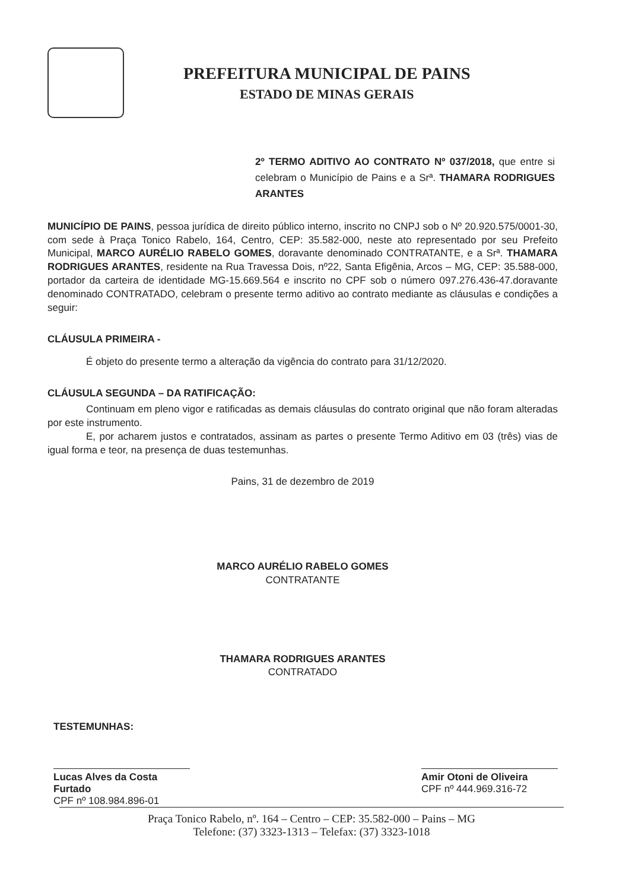PREFEITURA MUNICIPAL DE PAINS
ESTADO DE MINAS GERAIS
2º TERMO ADITIVO AO CONTRATO Nº 037/2018, que entre si celebram o Município de Pains e a Srª. THAMARA RODRIGUES ARANTES
MUNICÍPIO DE PAINS, pessoa jurídica de direito público interno, inscrito no CNPJ sob o Nº 20.920.575/0001-30, com sede à Praça Tonico Rabelo, 164, Centro, CEP: 35.582-000, neste ato representado por seu Prefeito Municipal, MARCO AURÉLIO RABELO GOMES, doravante denominado CONTRATANTE, e a Srª. THAMARA RODRIGUES ARANTES, residente na Rua Travessa Dois, nº22, Santa Efigênia, Arcos – MG, CEP: 35.588-000, portador da carteira de identidade MG-15.669.564 e inscrito no CPF sob o número 097.276.436-47.doravante denominado CONTRATADO, celebram o presente termo aditivo ao contrato mediante as cláusulas e condições a seguir:
CLÁUSULA PRIMEIRA -
É objeto do presente termo a alteração da vigência do contrato para 31/12/2020.
CLÁUSULA SEGUNDA – DA RATIFICAÇÃO:
Continuam em pleno vigor e ratificadas as demais cláusulas do contrato original que não foram alteradas por este instrumento.
E, por acharem justos e contratados, assinam as partes o presente Termo Aditivo em 03 (três) vias de igual forma e teor, na presença de duas testemunhas.
Pains, 31 de dezembro de 2019
MARCO AURÉLIO RABELO GOMES
CONTRATANTE
THAMARA RODRIGUES ARANTES
CONTRATADO
TESTEMUNHAS:
Lucas Alves da Costa Furtado
CPF nº 108.984.896-01
Amir Otoni de Oliveira
CPF nº 444.969.316-72
Praça Tonico Rabelo, nº. 164 – Centro – CEP: 35.582-000 – Pains – MG
Telefone: (37) 3323-1313 – Telefax: (37) 3323-1018